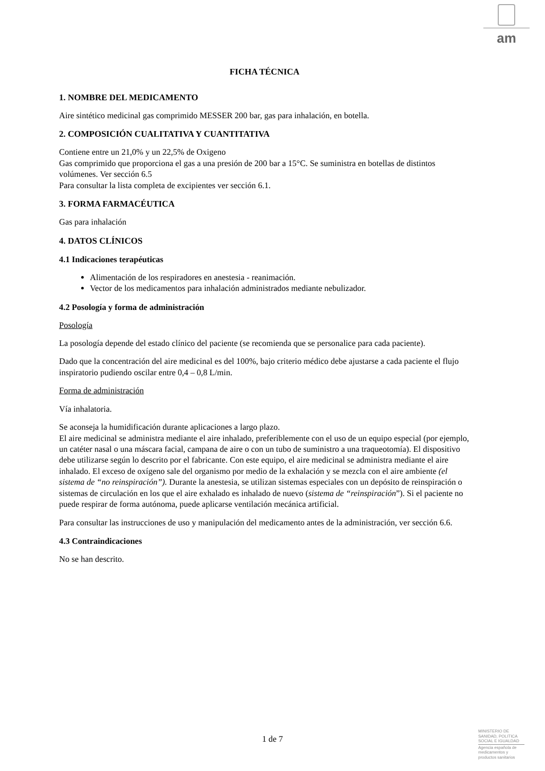am
FICHA TÉCNICA
1. NOMBRE DEL MEDICAMENTO
Aire sintético medicinal gas comprimido MESSER 200 bar, gas para inhalación, en botella.
2. COMPOSICIÓN CUALITATIVA Y CUANTITATIVA
Contiene entre un 21,0% y un 22,5% de Oxigeno
Gas comprimido que proporciona el gas a una presión de 200 bar a 15°C. Se suministra en botellas de distintos volúmenes. Ver sección 6.5
Para consultar la lista completa de excipientes ver sección 6.1.
3. FORMA FARMACÉUTICA
Gas para inhalación
4. DATOS CLÍNICOS
4.1 Indicaciones terapéuticas
Alimentación de los respiradores en anestesia - reanimación.
Vector de los medicamentos para inhalación administrados mediante nebulizador.
4.2 Posología y forma de administración
Posología
La posología depende del estado clínico del paciente (se recomienda que se personalice para cada paciente).
Dado que la concentración del aire medicinal es del 100%, bajo criterio médico debe ajustarse a cada paciente el flujo inspiratorio pudiendo oscilar entre 0,4 – 0,8 L/min.
Forma de administración
Vía inhalatoria.
Se aconseja la humidificación durante aplicaciones a largo plazo.
El aire medicinal se administra mediante el aire inhalado, preferiblemente con el uso de un equipo especial (por ejemplo, un catéter nasal o una máscara facial, campana de aire o con un tubo de suministro a una traqueotomía). El dispositivo debe utilizarse según lo descrito por el fabricante. Con este equipo, el aire medicinal se administra mediante el aire inhalado. El exceso de oxígeno sale del organismo por medio de la exhalación y se mezcla con el aire ambiente (el sistema de “no reinspiración”). Durante la anestesia, se utilizan sistemas especiales con un depósito de reinspiración o sistemas de circulación en los que el aire exhalado es inhalado de nuevo (sistema de “reinspiración”). Si el paciente no puede respirar de forma autónoma, puede aplicarse ventilación mecánica artificial.
Para consultar las instrucciones de uso y manipulación del medicamento antes de la administración, ver sección 6.6.
4.3 Contraindicaciones
No se han descrito.
1 de 7
MINISTERIO DE
SANIDAD, POLITICA
SOCIAL E IGUALDAD
Agencia española de
medicamentos y
productos sanitarios